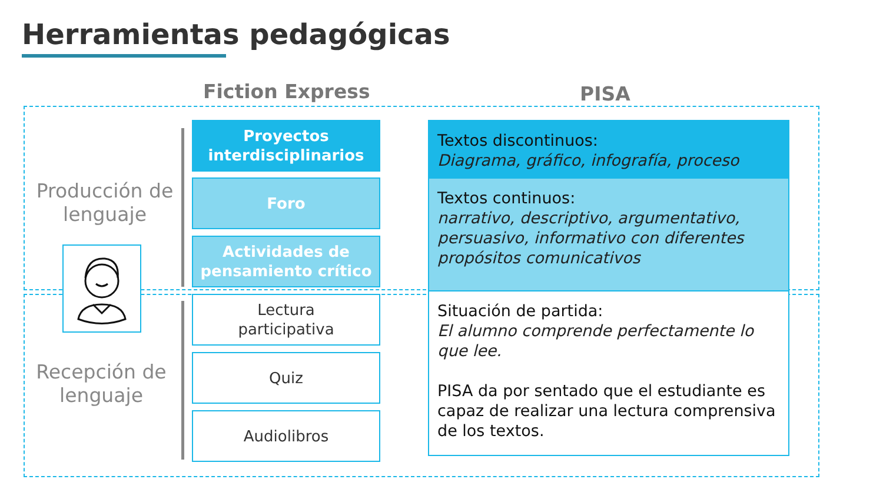Herramientas pedagógicas
Fiction Express PISA
Producción de lenguaje
Recepción de lenguaje
Proyectos
interdisciplinarios
Foro
Actividades de
pensamiento crítico
Lectura
participativa
Quiz
Audiolibros
Textos discontinuos:
Diagrama, gráfico, infografía, proceso
Textos continuos:
narrativo, descriptivo, argumentativo, persuasivo, informativo con diferentes propósitos comunicativos
Situación de partida:
El alumno comprende perfectamente lo que lee.
PISA da por sentado que el estudiante es capaz de realizar una lectura comprensiva de los textos.